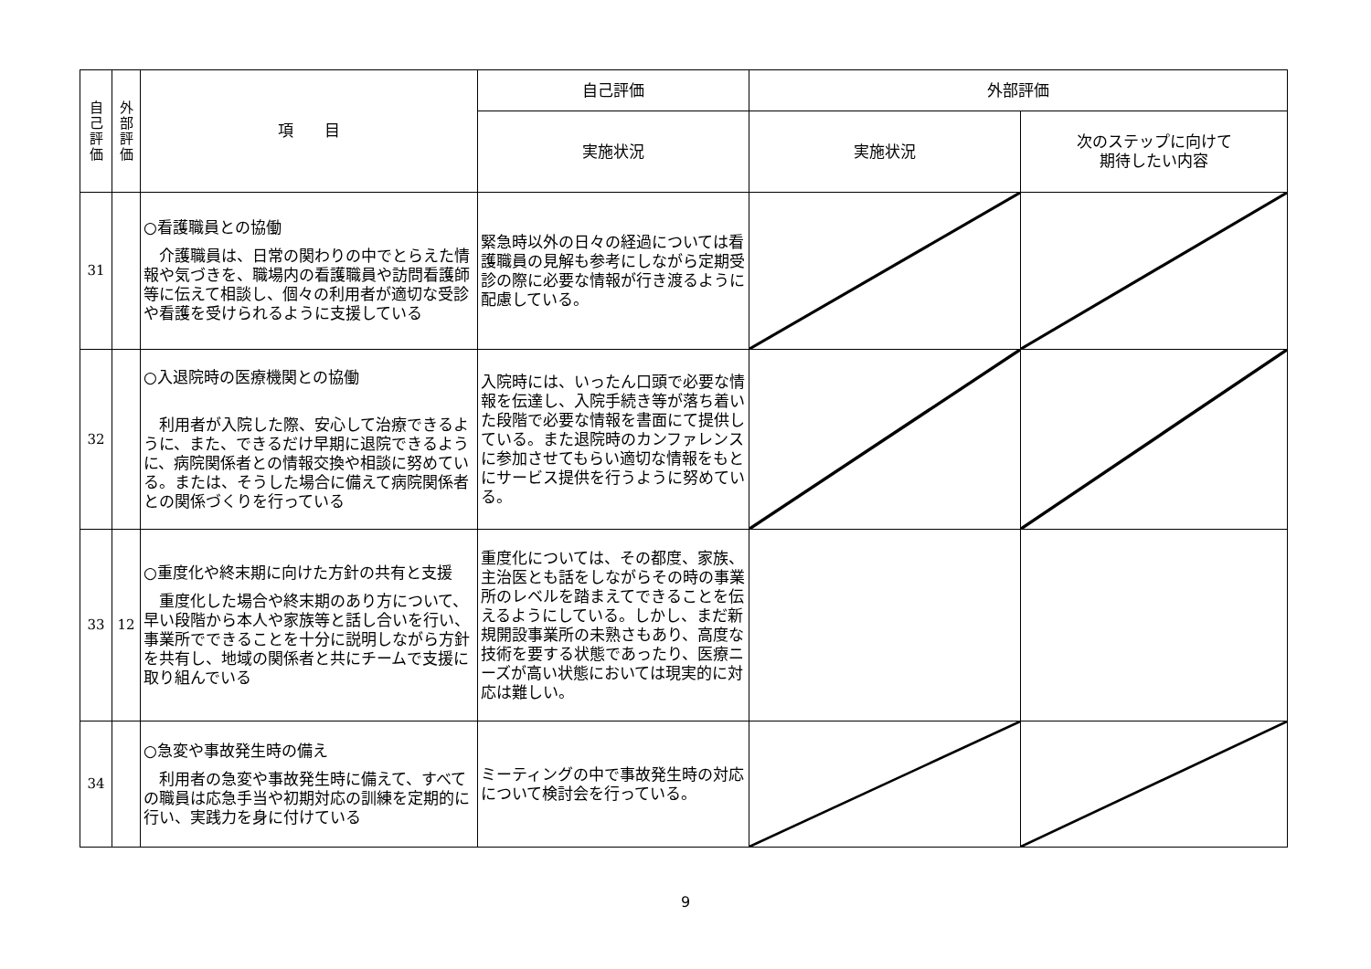| 自 己 評 価 | 外 部 評 価 | 項 目 | 自己評価 | 外部評価 | |
| --- | --- | --- | --- | --- | --- |
| | | | 実施状況 | 実施状況 | 次のステップに向けて 期待したい内容 |
| 31 | | ○看護職員との協働 介護職員は、日常の関わりの中でとらえた情報や気づきを、職場内の看護職員や訪問看護師等に伝えて相談し、個々の利用者が適切な受診や看護を受けられるように支援している | 緊急時以外の日々の経過については看護職員の見解も参考にしながら定期受診の際に必要な情報が行き渡るように配慮している。 | | |
| 32 | | ○入退院時の医療機関との協働 利用者が入院した際、安心して治療できるように、また、できるだけ早期に退院できるように、病院関係者との情報交換や相談に努めている。または、そうした場合に備えて病院関係者との関係づくりを行っている | 入院時には、いったん口頭で必要な情報を伝達し、入院手続き等が落ち着いた段階で必要な情報を書面にて提供している。また退院時のカンファレンスに参加させてもらい適切な情報をもとにサービス提供を行うように努めている。 | | |
| 33 | 12 | ○重度化や終末期に向けた方針の共有と支援 重度化した場合や終末期のあり方について、早い段階から本人や家族等と話し合いを行い、事業所でできることを十分に説明しながら方針を共有し、地域の関係者と共にチームで支援に取り組んでいる | 重度化については、その都度、家族、主治医とも話をしながらその時の事業所のレベルを踏まえてできることを伝えるようにしている。しかし、まだ新規開設事業所の未熟さもあり、高度な技術を要する状態であったり、医療ニーズが高い状態においては現実的に対応は難しい。 | | |
| 34 | | ○急変や事故発生時の備え 利用者の急変や事故発生時に備えて、すべての職員は応急手当や初期対応の訓練を定期的に行い、実践力を身に付けている | ミーティングの中で事故発生時の対応について検討会を行っている。 | | |
9